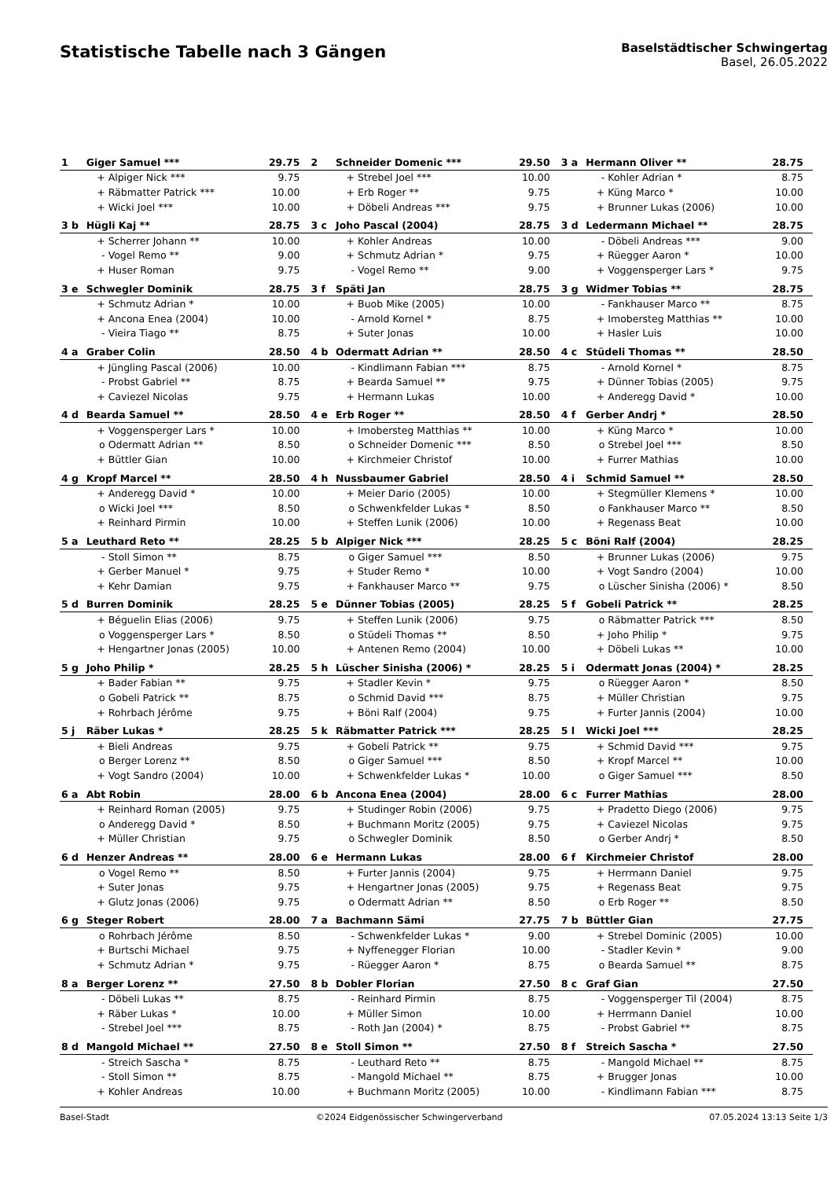Statistische Tabelle nach 3 Gängen
Baselstädtischer Schwingertag
Basel, 26.05.2022
| 1 | Giger Samuel *** | | 29.75 | 2 | Schneider Domenic *** | | 29.50 | 3 a | Hermann Oliver ** | | 28.75 |
| | + | Alpiger Nick *** | 9.75 | | + | Strebel Joel *** | 10.00 | | - | Kohler Adrian * | 8.75 |
| | + | Räbmatter Patrick *** | 10.00 | | + | Erb Roger ** | 9.75 | | + | Küng Marco * | 10.00 |
| | + | Wicki Joel *** | 10.00 | | + | Döbeli Andreas *** | 9.75 | | + | Brunner Lukas (2006) | 10.00 |
| 3 b | Hügli Kaj ** | | 28.75 | 3 c | Joho Pascal (2004) | | 28.75 | 3 d | Ledermann Michael ** | | 28.75 |
| | + | Scherrer Johann ** | 10.00 | | + | Kohler Andreas | 10.00 | | - | Döbeli Andreas *** | 9.00 |
| | - | Vogel Remo ** | 9.00 | | + | Schmutz Adrian * | 9.75 | | + | Rüegger Aaron * | 10.00 |
| | + | Huser Roman | 9.75 | | - | Vogel Remo ** | 9.00 | | + | Voggensperger Lars * | 9.75 |
| 3 e | Schwegler Dominik | | 28.75 | 3 f | Späti Jan | | 28.75 | 3 g | Widmer Tobias ** | | 28.75 |
| | + | Schmutz Adrian * | 10.00 | | + | Buob Mike (2005) | 10.00 | | - | Fankhauser Marco ** | 8.75 |
| | + | Ancona Enea (2004) | 10.00 | | - | Arnold Kornel * | 8.75 | | + | Imobersteg Matthias ** | 10.00 |
| | - | Vieira Tiago ** | 8.75 | | + | Suter Jonas | 10.00 | | + | Hasler Luis | 10.00 |
| 4 a | Graber Colin | | 28.50 | 4 b | Odermatt Adrian ** | | 28.50 | 4 c | Stüdeli Thomas ** | | 28.50 |
| | + | Jüngling Pascal (2006) | 10.00 | | - | Kindlimann Fabian *** | 8.75 | | - | Arnold Kornel * | 8.75 |
| | - | Probst Gabriel ** | 8.75 | | + | Bearda Samuel ** | 9.75 | | + | Dünner Tobias (2005) | 9.75 |
| | + | Caviezel Nicolas | 9.75 | | + | Hermann Lukas | 10.00 | | + | Anderegg David * | 10.00 |
| 4 d | Bearda Samuel ** | | 28.50 | 4 e | Erb Roger ** | | 28.50 | 4 f | Gerber Andrj * | | 28.50 |
| | + | Voggensperger Lars * | 10.00 | | + | Imobersteg Matthias ** | 10.00 | | + | Küng Marco * | 10.00 |
| | o | Odermatt Adrian ** | 8.50 | | o | Schneider Domenic *** | 8.50 | | o | Strebel Joel *** | 8.50 |
| | + | Büttler Gian | 10.00 | | + | Kirchmeier Christof | 10.00 | | + | Furrer Mathias | 10.00 |
| 4 g | Kropf Marcel ** | | 28.50 | 4 h | Nussbaumer Gabriel | | 28.50 | 4 i | Schmid Samuel ** | | 28.50 |
| | + | Anderegg David * | 10.00 | | + | Meier Dario (2005) | 10.00 | | + | Stegmüller Klemens * | 10.00 |
| | o | Wicki Joel *** | 8.50 | | o | Schwenkfelder Lukas * | 8.50 | | o | Fankhauser Marco ** | 8.50 |
| | + | Reinhard Pirmin | 10.00 | | + | Steffen Lunik (2006) | 10.00 | | + | Regenass Beat | 10.00 |
| 5 a | Leuthard Reto ** | | 28.25 | 5 b | Alpiger Nick *** | | 28.25 | 5 c | Böni Ralf (2004) | | 28.25 |
| | - | Stoll Simon ** | 8.75 | | o | Giger Samuel *** | 8.50 | | + | Brunner Lukas (2006) | 9.75 |
| | + | Gerber Manuel * | 9.75 | | + | Studer Remo * | 10.00 | | + | Vogt Sandro (2004) | 10.00 |
| | + | Kehr Damian | 9.75 | | + | Fankhauser Marco ** | 9.75 | | o | Lüscher Sinisha (2006) * | 8.50 |
| 5 d | Burren Dominik | | 28.25 | 5 e | Dünner Tobias (2005) | | 28.25 | 5 f | Gobeli Patrick ** | | 28.25 |
| | + | Béguelin Elias (2006) | 9.75 | | + | Steffen Lunik (2006) | 9.75 | | o | Räbmatter Patrick *** | 8.50 |
| | o | Voggensperger Lars * | 8.50 | | o | Stüdeli Thomas ** | 8.50 | | + | Joho Philip * | 9.75 |
| | + | Hengartner Jonas (2005) | 10.00 | | + | Antenen Remo (2004) | 10.00 | | + | Döbeli Lukas ** | 10.00 |
| 5 g | Joho Philip * | | 28.25 | 5 h | Lüscher Sinisha (2006) * | | 28.25 | 5 i | Odermatt Jonas (2004) * | | 28.25 |
| | + | Bader Fabian ** | 9.75 | | + | Stadler Kevin * | 9.75 | | o | Rüegger Aaron * | 8.50 |
| | o | Gobeli Patrick ** | 8.75 | | o | Schmid David *** | 8.75 | | + | Müller Christian | 9.75 |
| | + | Rohrbach Jérôme | 9.75 | | + | Böni Ralf (2004) | 9.75 | | + | Furter Jannis (2004) | 10.00 |
| 5 j | Räber Lukas * | | 28.25 | 5 k | Räbmatter Patrick *** | | 28.25 | 5 l | Wicki Joel *** | | 28.25 |
| | + | Bieli Andreas | 9.75 | | + | Gobeli Patrick ** | 9.75 | | + | Schmid David *** | 9.75 |
| | o | Berger Lorenz ** | 8.50 | | o | Giger Samuel *** | 8.50 | | + | Kropf Marcel ** | 10.00 |
| | + | Vogt Sandro (2004) | 10.00 | | + | Schwenkfelder Lukas * | 10.00 | | o | Giger Samuel *** | 8.50 |
| 6 a | Abt Robin | | 28.00 | 6 b | Ancona Enea (2004) | | 28.00 | 6 c | Furrer Mathias | | 28.00 |
| | + | Reinhard Roman (2005) | 9.75 | | + | Studinger Robin (2006) | 9.75 | | + | Pradetto Diego (2006) | 9.75 |
| | o | Anderegg David * | 8.50 | | + | Buchmann Moritz (2005) | 9.75 | | + | Caviezel Nicolas | 9.75 |
| | + | Müller Christian | 9.75 | | o | Schwegler Dominik | 8.50 | | o | Gerber Andrj * | 8.50 |
| 6 d | Henzer Andreas ** | | 28.00 | 6 e | Hermann Lukas | | 28.00 | 6 f | Kirchmeier Christof | | 28.00 |
| | o | Vogel Remo ** | 8.50 | | + | Furter Jannis (2004) | 9.75 | | + | Herrmann Daniel | 9.75 |
| | + | Suter Jonas | 9.75 | | + | Hengartner Jonas (2005) | 9.75 | | + | Regenass Beat | 9.75 |
| | + | Glutz Jonas (2006) | 9.75 | | o | Odermatt Adrian ** | 8.50 | | o | Erb Roger ** | 8.50 |
| 6 g | Steger Robert | | 28.00 | 7 a | Bachmann Sämi | | 27.75 | 7 b | Büttler Gian | | 27.75 |
| | o | Rohrbach Jérôme | 8.50 | | - | Schwenkfelder Lukas * | 9.00 | | + | Strebel Dominic (2005) | 10.00 |
| | + | Burtschi Michael | 9.75 | | + | Nyffenegger Florian | 10.00 | | - | Stadler Kevin * | 9.00 |
| | + | Schmutz Adrian * | 9.75 | | - | Rüegger Aaron * | 8.75 | | o | Bearda Samuel ** | 8.75 |
| 8 a | Berger Lorenz ** | | 27.50 | 8 b | Dobler Florian | | 27.50 | 8 c | Graf Gian | | 27.50 |
| | - | Döbeli Lukas ** | 8.75 | | - | Reinhard Pirmin | 8.75 | | - | Voggensperger Til (2004) | 8.75 |
| | + | Räber Lukas * | 10.00 | | + | Müller Simon | 10.00 | | + | Herrmann Daniel | 10.00 |
| | - | Strebel Joel *** | 8.75 | | - | Roth Jan (2004) * | 8.75 | | - | Probst Gabriel ** | 8.75 |
| 8 d | Mangold Michael ** | | 27.50 | 8 e | Stoll Simon ** | | 27.50 | 8 f | Streich Sascha * | | 27.50 |
| | - | Streich Sascha * | 8.75 | | - | Leuthard Reto ** | 8.75 | | - | Mangold Michael ** | 8.75 |
| | - | Stoll Simon ** | 8.75 | | - | Mangold Michael ** | 8.75 | | + | Brugger Jonas | 10.00 |
| | + | Kohler Andreas | 10.00 | | + | Buchmann Moritz (2005) | 10.00 | | - | Kindlimann Fabian *** | 8.75 |
Basel-Stadt ©2024 Eidgenössischer Schwingerverband 07.05.2024 13:13 Seite 1/3